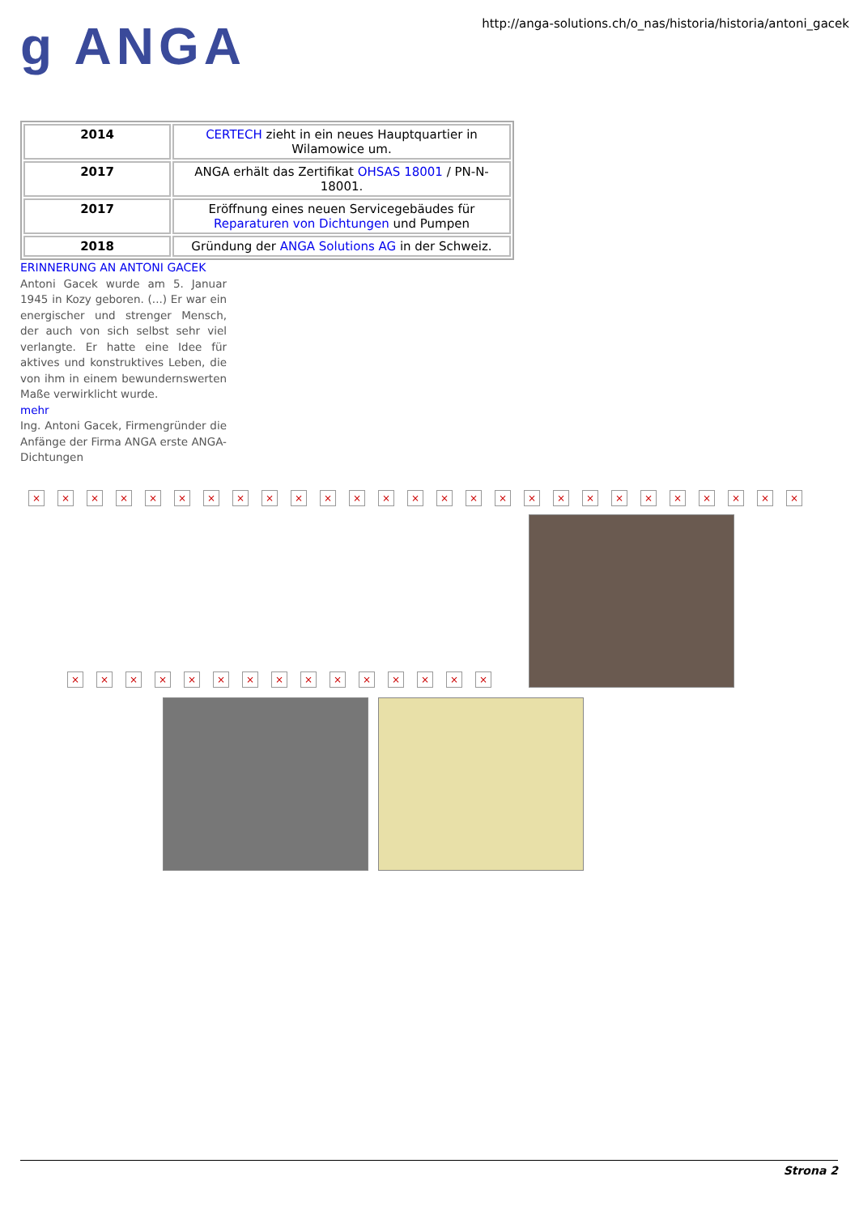g ANGA
http://anga-solutions.ch/o_nas/historia/historia/antoni_gacek
| 2014 | CERTECH zieht in ein neues Hauptquartier in Wilamowice um. |
| 2017 | ANGA erhält das Zertifikat OHSAS 18001 / PN-N-18001. |
| 2017 | Eröffnung eines neuen Servicegebäudes für Reparaturen von Dichtungen und Pumpen |
| 2018 | Gründung der ANGA Solutions AG in der Schweiz. |
ERINNERUNG AN ANTONI GACEK
Antoni Gacek wurde am 5. Januar 1945 in Kozy geboren. (...) Er war ein energischer und strenger Mensch, der auch von sich selbst sehr viel verlangte. Er hatte eine Idee für aktives und konstruktives Leben, die von ihm in einem bewundernswerten Maße verwirklicht wurde.
mehr
Ing. Antoni Gacek, Firmengründer die Anfänge der Firma ANGA erste ANGA-Dichtungen
× × × × × × × × × × × × × × × × × × × × × × × × × × ×
×
×
×
×
×
×
×
×
×
×
×
×
×
×
×
Strona 2